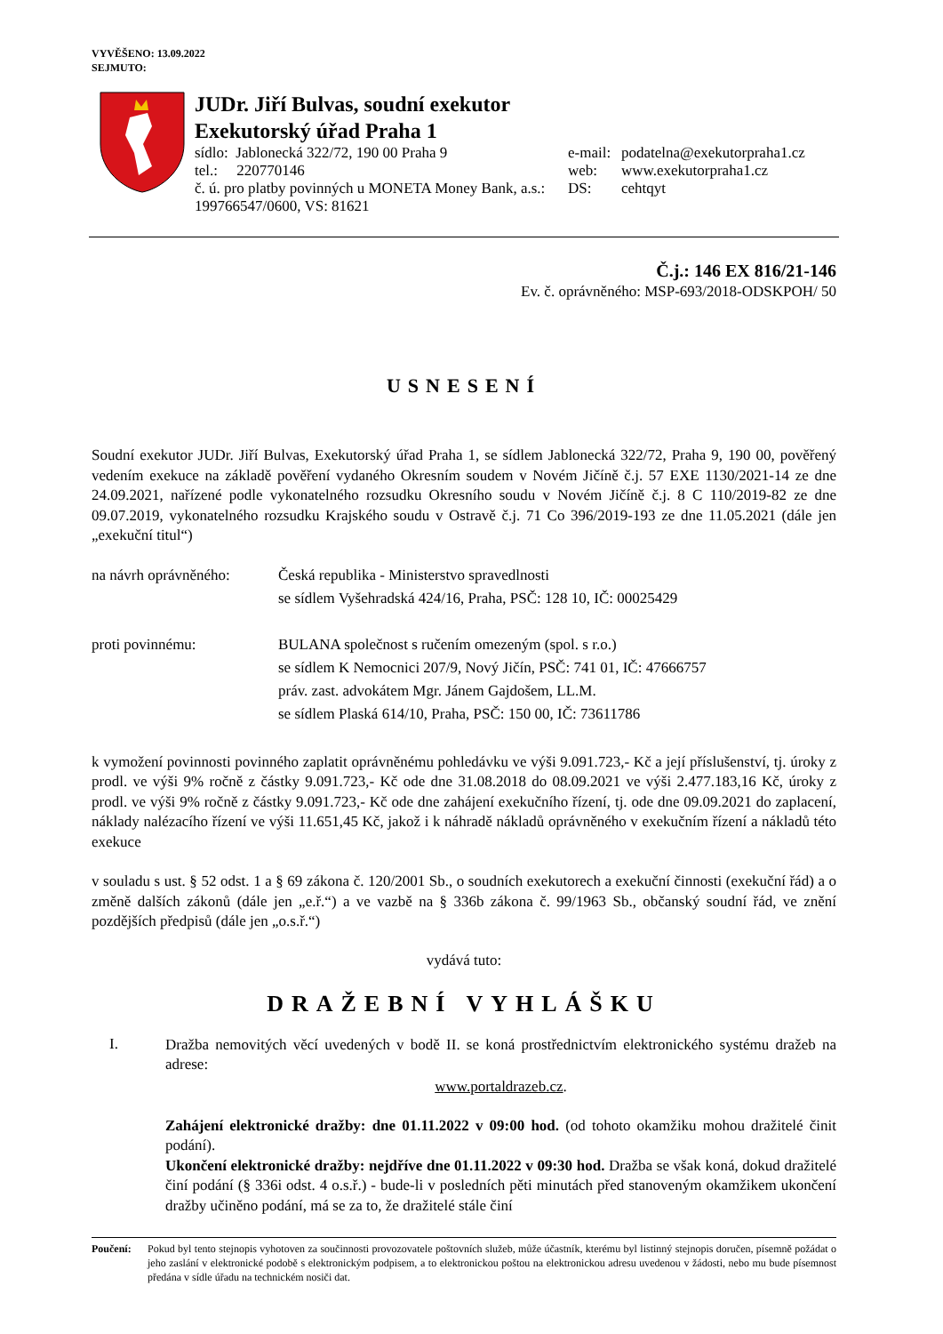VYVĚŠENO: 13.09.2022
SEJMUTO:
JUDr. Jiří Bulvas, soudní exekutor
Exekutorský úřad Praha 1
sídlo: Jablonecká 322/72, 190 00 Praha 9
tel.: 220770146
č. ú. pro platby povinných u MONETA Money Bank, a.s.:
199766547/0600, VS: 81621
e-mail:
web:
DS:
podatelna@exekutorpraha1.cz
www.exekutorpraha1.cz
cehtqyt
Č.j.: 146 EX 816/21-146
Ev. č. oprávněného: MSP-693/2018-ODSKPOH/ 50
USNESENÍ
Soudní exekutor JUDr. Jiří Bulvas, Exekutorský úřad Praha 1, se sídlem Jablonecká 322/72, Praha 9, 190 00, pověřený vedením exekuce na základě pověření vydaného Okresním soudem v Novém Jičíně č.j. 57 EXE 1130/2021-14 ze dne 24.09.2021, nařízené podle vykonatelného rozsudku Okresního soudu v Novém Jičíně č.j. 8 C 110/2019-82 ze dne 09.07.2019, vykonatelného rozsudku Krajského soudu v Ostravě č.j. 71 Co 396/2019-193 ze dne 11.05.2021 (dále jen „exekuční titul“)
na návrh oprávněného:
Česká republika - Ministerstvo spravedlnosti
se sídlem Vyšehradská 424/16, Praha, PSČ: 128 10, IČ: 00025429
proti povinnému: BULANA společnost s ručením omezeným (spol. s r.o.)
se sídlem K Nemocnici 207/9, Nový Jičín, PSČ: 741 01, IČ: 47666757
práv. zast. advokátem Mgr. Jánem Gajdošem, LL.M.
se sídlem Plaská 614/10, Praha, PSČ: 150 00, IČ: 73611786
k vymožení povinnosti povinného zaplatit oprávněnému pohledávku ve výši 9.091.723,- Kč a její příslušenství, tj. úroky z prodl. ve výši 9% ročně z částky 9.091.723,- Kč ode dne 31.08.2018 do 08.09.2021 ve výši 2.477.183,16 Kč, úroky z prodl. ve výši 9% ročně z částky 9.091.723,- Kč ode dne zahájení exekučního řízení, tj. ode dne 09.09.2021 do zaplacení, náklady nalézacího řízení ve výši 11.651,45 Kč, jakož i k náhradě nákladů oprávněného v exekučním řízení a nákladů této exekuce
v souladu s ust. § 52 odst. 1 a § 69 zákona č. 120/2001 Sb., o soudních exekutorech a exekuční činnosti (exekuční řád) a o změně dalších zákonů (dále jen „e.ř.“) a ve vazbě na § 336b zákona č. 99/1963 Sb., občanský soudní řád, ve znění pozdějších předpisů (dále jen „o.s.ř.“)
vydává tuto:
DRAŽEBNÍ VYHLÁŠKU
I.
Dražba nemovitých věcí uvedených v bodě II. se koná prostřednictvím elektronického systému dražeb na adrese:
www.portaldrazeb.cz.
Zahájení elektronické dražby: dne 01.11.2022 v 09:00 hod. (od tohoto okamžiku mohou dražitelé činit podání).
Ukončení elektronické dražby: nejdříve dne 01.11.2022 v 09:30 hod. Dražba se však koná, dokud dražitelé činí podání (§ 336i odst. 4 o.s.ř.) - bude-li v posledních pěti minutách před stanoveným okamžikem ukončení dražby učiněno podání, má se za to, že dražitelé stále činí
Poučení:
Pokud byl tento stejnopis vyhotoven za součinnosti provozovatele poštovních služeb, může účastník, kterému byl listinný stejnopis doručen, písemně požádat o jeho zaslání v elektronické podobě s elektronickým podpisem, a to elektronickou poštou na elektronickou adresu uvedenou v žádosti, nebo mu bude písemnost předána v sídle úřadu na technickém nosiči dat.